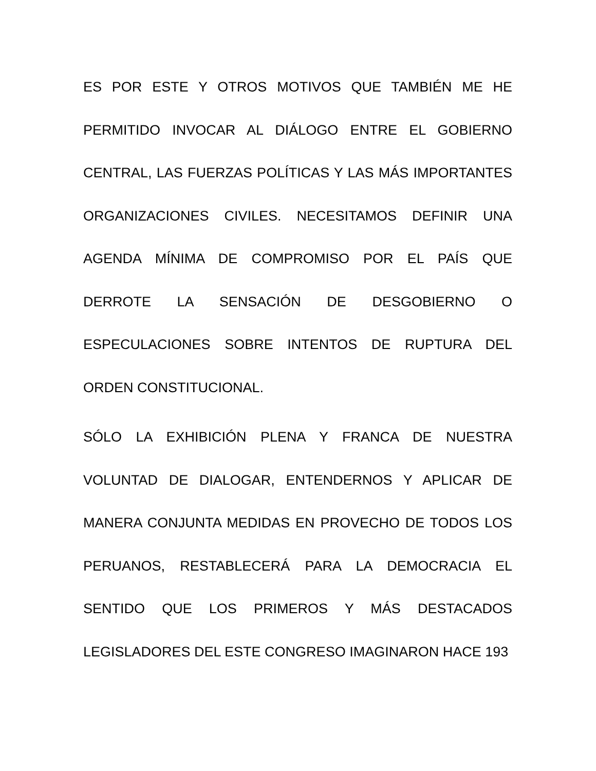ES POR ESTE Y OTROS MOTIVOS QUE TAMBIÉN ME HE PERMITIDO INVOCAR AL DIÁLOGO ENTRE EL GOBIERNO CENTRAL, LAS FUERZAS POLÍTICAS Y LAS MÁS IMPORTANTES ORGANIZACIONES CIVILES. NECESITAMOS DEFINIR UNA AGENDA MÍNIMA DE COMPROMISO POR EL PAÍS QUE DERROTE LA SENSACIÓN DE DESGOBIERNO O ESPECULACIONES SOBRE INTENTOS DE RUPTURA DEL ORDEN CONSTITUCIONAL.
SÓLO LA EXHIBICIÓN PLENA Y FRANCA DE NUESTRA VOLUNTAD DE DIALOGAR, ENTENDERNOS Y APLICAR DE MANERA CONJUNTA MEDIDAS EN PROVECHO DE TODOS LOS PERUANOS, RESTABLECERÁ PARA LA DEMOCRACIA EL SENTIDO QUE LOS PRIMEROS Y MÁS DESTACADOS LEGISLADORES DEL ESTE CONGRESO IMAGINARON HACE 193